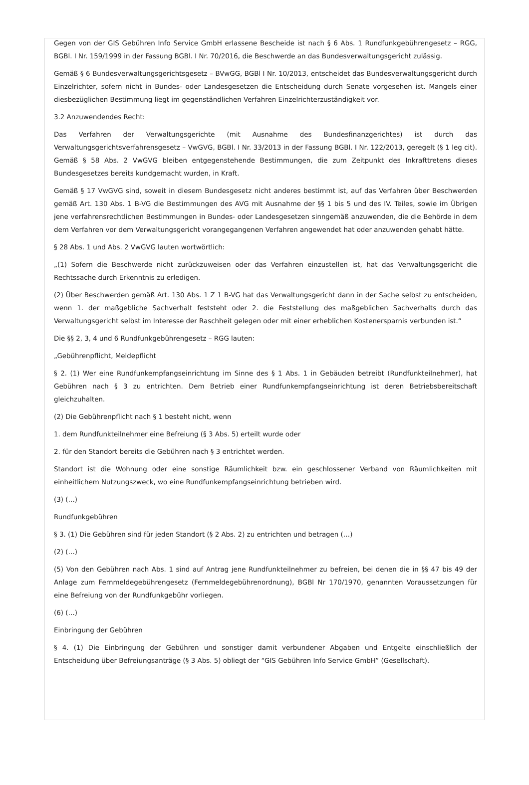Gegen von der GIS Gebühren Info Service GmbH erlassene Bescheide ist nach § 6 Abs. 1 Rundfunkgebührengesetz – RGG, BGBl. I Nr. 159/1999 in der Fassung BGBl. I Nr. 70/2016, die Beschwerde an das Bundesverwaltungsgericht zulässig.
Gemäß § 6 Bundesverwaltungsgerichtsgesetz – BVwGG, BGBl I Nr. 10/2013, entscheidet das Bundesverwaltungsgericht durch Einzelrichter, sofern nicht in Bundes- oder Landesgesetzen die Entscheidung durch Senate vorgesehen ist. Mangels einer diesbezüglichen Bestimmung liegt im gegenständlichen Verfahren Einzelrichterzuständigkeit vor.
3.2 Anzuwendendes Recht:
Das Verfahren der Verwaltungsgerichte (mit Ausnahme des Bundesfinanzgerichtes) ist durch das Verwaltungsgerichtsverfahrensgesetz – VwGVG, BGBl. I Nr. 33/2013 in der Fassung BGBl. I Nr. 122/2013, geregelt (§ 1 leg cit). Gemäß § 58 Abs. 2 VwGVG bleiben entgegenstehende Bestimmungen, die zum Zeitpunkt des Inkrafttretens dieses Bundesgesetzes bereits kundgemacht wurden, in Kraft.
Gemäß § 17 VwGVG sind, soweit in diesem Bundesgesetz nicht anderes bestimmt ist, auf das Verfahren über Beschwerden gemäß Art. 130 Abs. 1 B-VG die Bestimmungen des AVG mit Ausnahme der §§ 1 bis 5 und des IV. Teiles, sowie im Übrigen jene verfahrensrechtlichen Bestimmungen in Bundes- oder Landesgesetzen sinngemäß anzuwenden, die die Behörde in dem dem Verfahren vor dem Verwaltungsgericht vorangegangenen Verfahren angewendet hat oder anzuwenden gehabt hätte.
§ 28 Abs. 1 und Abs. 2 VwGVG lauten wortwörtlich:
„(1) Sofern die Beschwerde nicht zurückzuweisen oder das Verfahren einzustellen ist, hat das Verwaltungsgericht die Rechtssache durch Erkenntnis zu erledigen.
(2) Über Beschwerden gemäß Art. 130 Abs. 1 Z 1 B-VG hat das Verwaltungsgericht dann in der Sache selbst zu entscheiden, wenn 1. der maßgebliche Sachverhalt feststeht oder 2. die Feststellung des maßgeblichen Sachverhalts durch das Verwaltungsgericht selbst im Interesse der Raschheit gelegen oder mit einer erheblichen Kostenersparnis verbunden ist.“
Die §§ 2, 3, 4 und 6 Rundfunkgebührengesetz – RGG lauten:
„Gebührenpflicht, Meldepflicht
§ 2. (1) Wer eine Rundfunkempfangseinrichtung im Sinne des § 1 Abs. 1 in Gebäuden betreibt (Rundfunkteilnehmer), hat Gebühren nach § 3 zu entrichten. Dem Betrieb einer Rundfunkempfangseinrichtung ist deren Betriebsbereitschaft gleichzuhalten.
(2) Die Gebührenpflicht nach § 1 besteht nicht, wenn
1. dem Rundfunkteilnehmer eine Befreiung (§ 3 Abs. 5) erteilt wurde oder
2. für den Standort bereits die Gebühren nach § 3 entrichtet werden.
Standort ist die Wohnung oder eine sonstige Räumlichkeit bzw. ein geschlossener Verband von Räumlichkeiten mit einheitlichem Nutzungszweck, wo eine Rundfunkempfangseinrichtung betrieben wird.
(3) (…)
Rundfunkgebühren
§ 3. (1) Die Gebühren sind für jeden Standort (§ 2 Abs. 2) zu entrichten und betragen (…)
(2) (…)
(5) Von den Gebühren nach Abs. 1 sind auf Antrag jene Rundfunkteilnehmer zu befreien, bei denen die in §§ 47 bis 49 der Anlage zum Fernmeldegebührengesetz (Fernmeldegebührenordnung), BGBl Nr 170/1970, genannten Voraussetzungen für eine Befreiung von der Rundfunkgebühr vorliegen.
(6) (…)
Einbringung der Gebühren
§ 4. (1) Die Einbringung der Gebühren und sonstiger damit verbundener Abgaben und Entgelte einschließlich der Entscheidung über Befreiungsanträge (§ 3 Abs. 5) obliegt der “GIS Gebühren Info Service GmbH” (Gesellschaft).